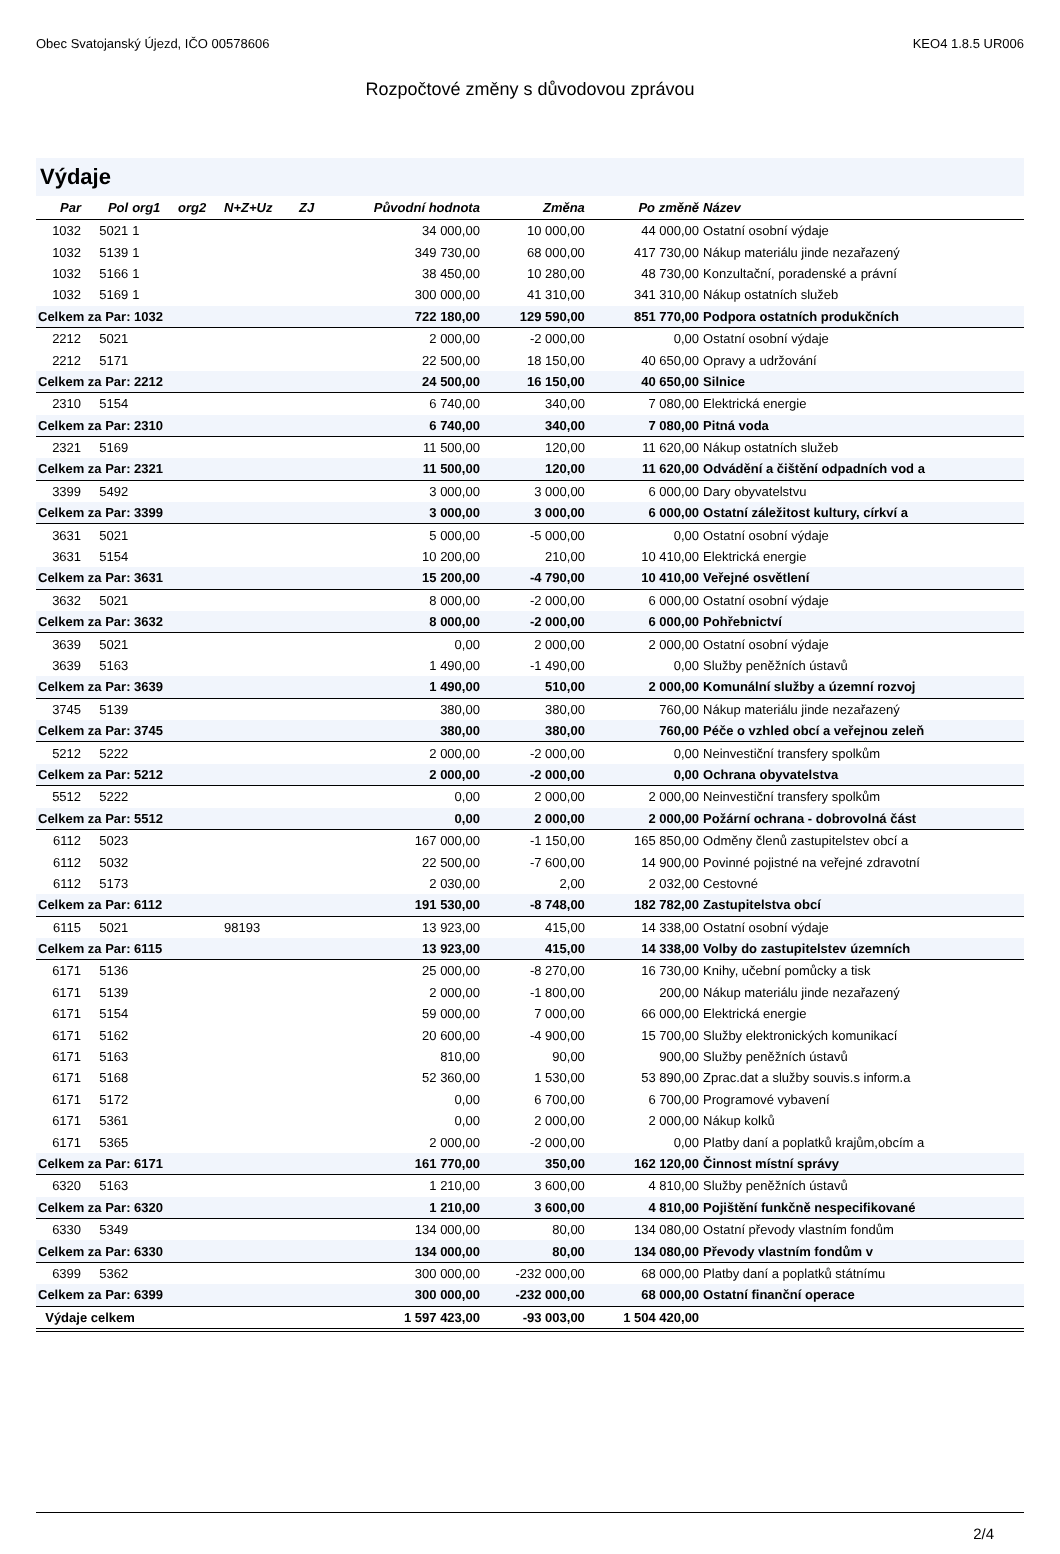Obec Svatojanský Újezd, IČO 00578606 KEO4 1.8.5 UR006
Rozpočtové změny s důvodovou zprávou
Výdaje
| Par | Pol | org1 | org2 | N+Z+Uz | ZJ | Původní hodnota | Změna | Po změně | Název |
| --- | --- | --- | --- | --- | --- | --- | --- | --- | --- |
| 1032 | 5021 | 1 | | | | 34 000,00 | 10 000,00 | 44 000,00 | Ostatní osobní výdaje |
| 1032 | 5139 | 1 | | | | 349 730,00 | 68 000,00 | 417 730,00 | Nákup materiálu jinde nezařazený |
| 1032 | 5166 | 1 | | | | 38 450,00 | 10 280,00 | 48 730,00 | Konzultační, poradenské a právní |
| 1032 | 5169 | 1 | | | | 300 000,00 | 41 310,00 | 341 310,00 | Nákup ostatních služeb |
| Celkem za Par: 1032 | | | | | | 722 180,00 | 129 590,00 | 851 770,00 | Podpora ostatních produkčních |
| 2212 | 5021 | | | | | 2 000,00 | -2 000,00 | 0,00 | Ostatní osobní výdaje |
| 2212 | 5171 | | | | | 22 500,00 | 18 150,00 | 40 650,00 | Opravy a udržování |
| Celkem za Par: 2212 | | | | | | 24 500,00 | 16 150,00 | 40 650,00 | Silnice |
| 2310 | 5154 | | | | | 6 740,00 | 340,00 | 7 080,00 | Elektrická energie |
| Celkem za Par: 2310 | | | | | | 6 740,00 | 340,00 | 7 080,00 | Pitná voda |
| 2321 | 5169 | | | | | 11 500,00 | 120,00 | 11 620,00 | Nákup ostatních služeb |
| Celkem za Par: 2321 | | | | | | 11 500,00 | 120,00 | 11 620,00 | Odvádění a čištění odpadních vod a |
| 3399 | 5492 | | | | | 3 000,00 | 3 000,00 | 6 000,00 | Dary obyvatelstvu |
| Celkem za Par: 3399 | | | | | | 3 000,00 | 3 000,00 | 6 000,00 | Ostatní záležitost kultury, církví a |
| 3631 | 5021 | | | | | 5 000,00 | -5 000,00 | 0,00 | Ostatní osobní výdaje |
| 3631 | 5154 | | | | | 10 200,00 | 210,00 | 10 410,00 | Elektrická energie |
| Celkem za Par: 3631 | | | | | | 15 200,00 | -4 790,00 | 10 410,00 | Veřejné osvětlení |
| 3632 | 5021 | | | | | 8 000,00 | -2 000,00 | 6 000,00 | Ostatní osobní výdaje |
| Celkem za Par: 3632 | | | | | | 8 000,00 | -2 000,00 | 6 000,00 | Pohřebnictví |
| 3639 | 5021 | | | | | 0,00 | 2 000,00 | 2 000,00 | Ostatní osobní výdaje |
| 3639 | 5163 | | | | | 1 490,00 | -1 490,00 | 0,00 | Služby peněžních ústavů |
| Celkem za Par: 3639 | | | | | | 1 490,00 | 510,00 | 2 000,00 | Komunální služby a územní rozvoj |
| 3745 | 5139 | | | | | 380,00 | 380,00 | 760,00 | Nákup materiálu jinde nezařazený |
| Celkem za Par: 3745 | | | | | | 380,00 | 380,00 | 760,00 | Péče o vzhled obcí a veřejnou zeleň |
| 5212 | 5222 | | | | | 2 000,00 | -2 000,00 | 0,00 | Neinvestiční transfery spolkům |
| Celkem za Par: 5212 | | | | | | 2 000,00 | -2 000,00 | 0,00 | Ochrana obyvatelstva |
| 5512 | 5222 | | | | | 0,00 | 2 000,00 | 2 000,00 | Neinvestiční transfery spolkům |
| Celkem za Par: 5512 | | | | | | 0,00 | 2 000,00 | 2 000,00 | Požární ochrana - dobrovolná část |
| 6112 | 5023 | | | | | 167 000,00 | -1 150,00 | 165 850,00 | Odměny členů zastupitelstev obcí a |
| 6112 | 5032 | | | | | 22 500,00 | -7 600,00 | 14 900,00 | Povinné pojistné na veřejné zdravotní |
| 6112 | 5173 | | | | | 2 030,00 | 2,00 | 2 032,00 | Cestovné |
| Celkem za Par: 6112 | | | | | | 191 530,00 | -8 748,00 | 182 782,00 | Zastupitelstva obcí |
| 6115 | 5021 | | | 98193 | | 13 923,00 | 415,00 | 14 338,00 | Ostatní osobní výdaje |
| Celkem za Par: 6115 | | | | | | 13 923,00 | 415,00 | 14 338,00 | Volby do zastupitelstev územních |
| 6171 | 5136 | | | | | 25 000,00 | -8 270,00 | 16 730,00 | Knihy, učební pomůcky a tisk |
| 6171 | 5139 | | | | | 2 000,00 | -1 800,00 | 200,00 | Nákup materiálu jinde nezařazený |
| 6171 | 5154 | | | | | 59 000,00 | 7 000,00 | 66 000,00 | Elektrická energie |
| 6171 | 5162 | | | | | 20 600,00 | -4 900,00 | 15 700,00 | Služby elektronických komunikací |
| 6171 | 5163 | | | | | 810,00 | 90,00 | 900,00 | Služby peněžních ústavů |
| 6171 | 5168 | | | | | 52 360,00 | 1 530,00 | 53 890,00 | Zprac.dat a služby souvis.s inform.a |
| 6171 | 5172 | | | | | 0,00 | 6 700,00 | 6 700,00 | Programové vybavení |
| 6171 | 5361 | | | | | 0,00 | 2 000,00 | 2 000,00 | Nákup kolků |
| 6171 | 5365 | | | | | 2 000,00 | -2 000,00 | 0,00 | Platby daní a poplatků krajům,obcím a |
| Celkem za Par: 6171 | | | | | | 161 770,00 | 350,00 | 162 120,00 | Činnost místní správy |
| 6320 | 5163 | | | | | 1 210,00 | 3 600,00 | 4 810,00 | Služby peněžních ústavů |
| Celkem za Par: 6320 | | | | | | 1 210,00 | 3 600,00 | 4 810,00 | Pojištění funkčně nespecifikované |
| 6330 | 5349 | | | | | 134 000,00 | 80,00 | 134 080,00 | Ostatní převody vlastním fondům |
| Celkem za Par: 6330 | | | | | | 134 000,00 | 80,00 | 134 080,00 | Převody vlastním fondům v |
| 6399 | 5362 | | | | | 300 000,00 | -232 000,00 | 68 000,00 | Platby daní a poplatků státnímu |
| Celkem za Par: 6399 | | | | | | 300 000,00 | -232 000,00 | 68 000,00 | Ostatní finanční operace |
| Výdaje celkem | | | | | | 1 597 423,00 | -93 003,00 | 1 504 420,00 | |
2/4